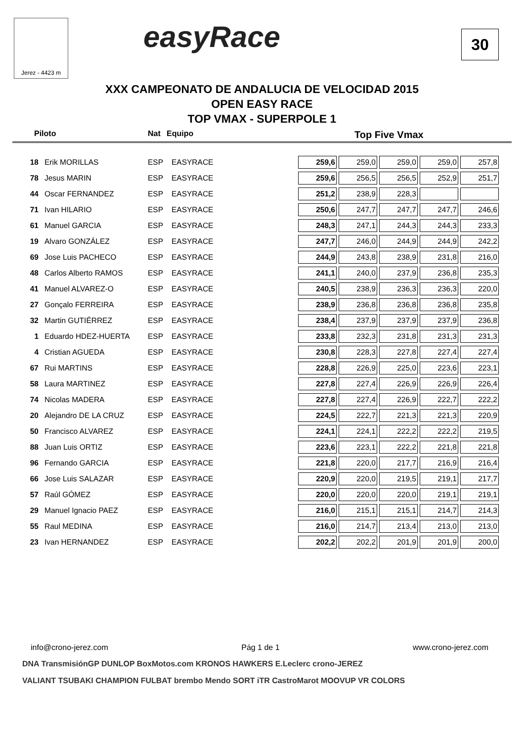Jerez - 4423 m easyRace 30
XXX CAMPEONATO DE ANDALUCIA DE VELOCIDAD 2015
OPEN EASY RACE
TOP VMAX - SUPERPOLE 1
Piloto Nat Equipo Top Five Vmax
| 18 | Erik MORILLAS | ESP | EASYRACE | 259,6 | 259,0 | 259,0 | 259,0 | 257,8 |
| 78 | Jesus MARIN | ESP | EASYRACE | 259,6 | 256,5 | 256,5 | 252,9 | 251,7 |
| 44 | Oscar FERNANDEZ | ESP | EASYRACE | 251,2 | 238,9 | 228,3 | | |
| 71 | Ivan HILARIO | ESP | EASYRACE | 250,6 | 247,7 | 247,7 | 247,7 | 246,6 |
| 61 | Manuel GARCIA | ESP | EASYRACE | 248,3 | 247,1 | 244,3 | 244,3 | 233,3 |
| 19 | Alvaro GONZÁLEZ | ESP | EASYRACE | 247,7 | 246,0 | 244,9 | 244,9 | 242,2 |
| 69 | Jose Luis PACHECO | ESP | EASYRACE | 244,9 | 243,8 | 238,9 | 231,8 | 216,0 |
| 48 | Carlos Alberto RAMOS | ESP | EASYRACE | 241,1 | 240,0 | 237,9 | 236,8 | 235,3 |
| 41 | Manuel ALVAREZ-O | ESP | EASYRACE | 240,5 | 238,9 | 236,3 | 236,3 | 220,0 |
| 27 | Gonçalo FERREIRA | ESP | EASYRACE | 238,9 | 236,8 | 236,8 | 236,8 | 235,8 |
| 32 | Martin GUTIÉRREZ | ESP | EASYRACE | 238,4 | 237,9 | 237,9 | 237,9 | 236,8 |
| 1 | Eduardo HDEZ-HUERTA | ESP | EASYRACE | 233,8 | 232,3 | 231,8 | 231,3 | 231,3 |
| 4 | Cristian AGUEDA | ESP | EASYRACE | 230,8 | 228,3 | 227,8 | 227,4 | 227,4 |
| 67 | Rui MARTINS | ESP | EASYRACE | 228,8 | 226,9 | 225,0 | 223,6 | 223,1 |
| 58 | Laura MARTINEZ | ESP | EASYRACE | 227,8 | 227,4 | 226,9 | 226,9 | 226,4 |
| 74 | Nicolas MADERA | ESP | EASYRACE | 227,8 | 227,4 | 226,9 | 222,7 | 222,2 |
| 20 | Alejandro DE LA CRUZ | ESP | EASYRACE | 224,5 | 222,7 | 221,3 | 221,3 | 220,9 |
| 50 | Francisco ALVAREZ | ESP | EASYRACE | 224,1 | 224,1 | 222,2 | 222,2 | 219,5 |
| 88 | Juan Luis ORTIZ | ESP | EASYRACE | 223,6 | 223,1 | 222,2 | 221,8 | 221,8 |
| 96 | Fernando GARCIA | ESP | EASYRACE | 221,8 | 220,0 | 217,7 | 216,9 | 216,4 |
| 66 | Jose Luis SALAZAR | ESP | EASYRACE | 220,9 | 220,0 | 219,5 | 219,1 | 217,7 |
| 57 | Raúl GÓMEZ | ESP | EASYRACE | 220,0 | 220,0 | 220,0 | 219,1 | 219,1 |
| 29 | Manuel Ignacio PAEZ | ESP | EASYRACE | 216,0 | 215,1 | 215,1 | 214,7 | 214,3 |
| 55 | Raul MEDINA | ESP | EASYRACE | 216,0 | 214,7 | 213,4 | 213,0 | 213,0 |
| 23 | Ivan HERNANDEZ | ESP | EASYRACE | 202,2 | 202,2 | 201,9 | 201,9 | 200,0 |
info@crono-jerez.com Pág 1 de 1 www.crono-jerez.com
DNA TransmisiónGP DUNLOP BoxMotos.com KRONOS HAWKERS E.Leclerc crono-JEREZ
VALIANT TSUBAKI CHAMPION FULBAT brembo Mendo SORT iTR CastroMarot MOOVUP VR COLORS